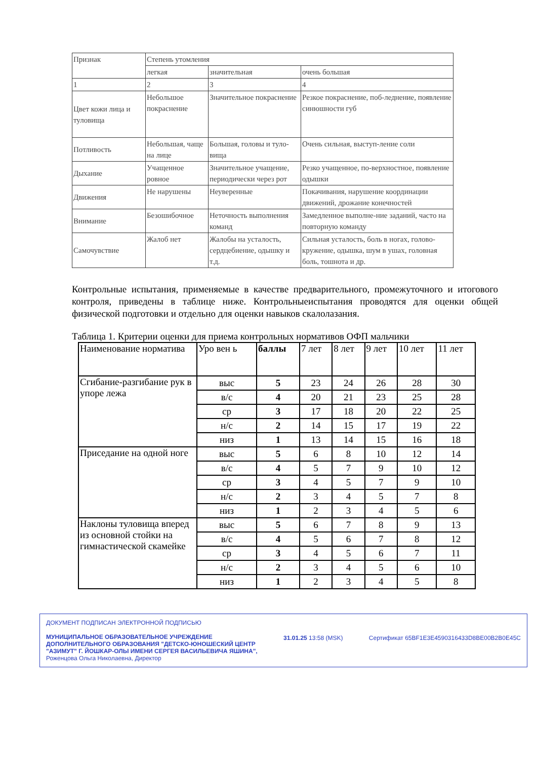| Признак | Степень утомления | | |
| | легкая | значительная | очень большая |
| 1 | 2 | 3 | 4 |
| Цвет кожи лица и туловища | Небольшое покраснение | Значительное покраснение | Резкое покраснение, поб-леднение, появление синюшности губ |
| Потливость | Небольшая, чаще на лице | Большая, головы и туло-вища | Очень сильная, выступ-ление соли |
| Дыхание | Учащенное ровное | Значительное учащение, периодически через рот | Резко учащенное, по-верхностное, появление одышки |
| Движения | Не нарушены | Неуверенные | Покачивания, нарушение координации движений, дрожание конечностей |
| Внимание | Безошибочное | Неточность выполнения команд | Замедленное выполне-ние заданий, часто на повторную команду |
| Самочувствие | Жалоб нет | Жалобы на усталость, сердцебиение, одышку и т.д. | Сильная усталость, боль в ногах, голово-кружение, одышка, шум в ушах, головная боль, тошнота и др. |
Контрольные испытания, применяемые в качестве предварительного, промежуточного и итогового контроля, приведены в таблице ниже. Контрольныеиспытания проводятся для оценки общей физической подготовки и отдельно для оценки навыков скалолазания.
Таблица 1. Критерии оценки для приема контрольных нормативов ОФП мальчики
| Наименование норматива | Уро вен ь | баллы | 7 лет | 8 лет | 9 лет | 10 лет | 11 лет |
| Сгибание-разгибание рук в упоре лежа | выс | 5 | 23 | 24 | 26 | 28 | 30 |
| | в/с | 4 | 20 | 21 | 23 | 25 | 28 |
| | ср | 3 | 17 | 18 | 20 | 22 | 25 |
| | н/с | 2 | 14 | 15 | 17 | 19 | 22 |
| | низ | 1 | 13 | 14 | 15 | 16 | 18 |
| Приседание на одной ноге | выс | 5 | 6 | 8 | 10 | 12 | 14 |
| | в/с | 4 | 5 | 7 | 9 | 10 | 12 |
| | ср | 3 | 4 | 5 | 7 | 9 | 10 |
| | н/с | 2 | 3 | 4 | 5 | 7 | 8 |
| | низ | 1 | 2 | 3 | 4 | 5 | 6 |
| Наклоны туловища вперед из основной стойки на гимнастической скамейке | выс | 5 | 6 | 7 | 8 | 9 | 13 |
| | в/с | 4 | 5 | 6 | 7 | 8 | 12 |
| | ср | 3 | 4 | 5 | 6 | 7 | 11 |
| | н/с | 2 | 3 | 4 | 5 | 6 | 10 |
| | низ | 1 | 2 | 3 | 4 | 5 | 8 |
ДОКУМЕНТ ПОДПИСАН ЭЛЕКТРОННОЙ ПОДПИСЬЮ
МУНИЦИПАЛЬНОЕ ОБРАЗОВАТЕЛЬНОЕ УЧРЕЖДЕНИЕ
ДОПОЛНИТЕЛЬНОГО ОБРАЗОВАНИЯ "ДЕТСКО-ЮНОШЕСКИЙ ЦЕНТР
"АЗИМУТ" Г. ЙОШКАР-ОЛЫ ИМЕНИ СЕРГЕЯ ВАСИЛЬЕВИЧА ЯШИНА",
Роженцова Ольга Николаевна, Директор
31.01.25 13:58 (MSK) Сертификат 65BF1E3E4590316433D8BE00B2B0E45C